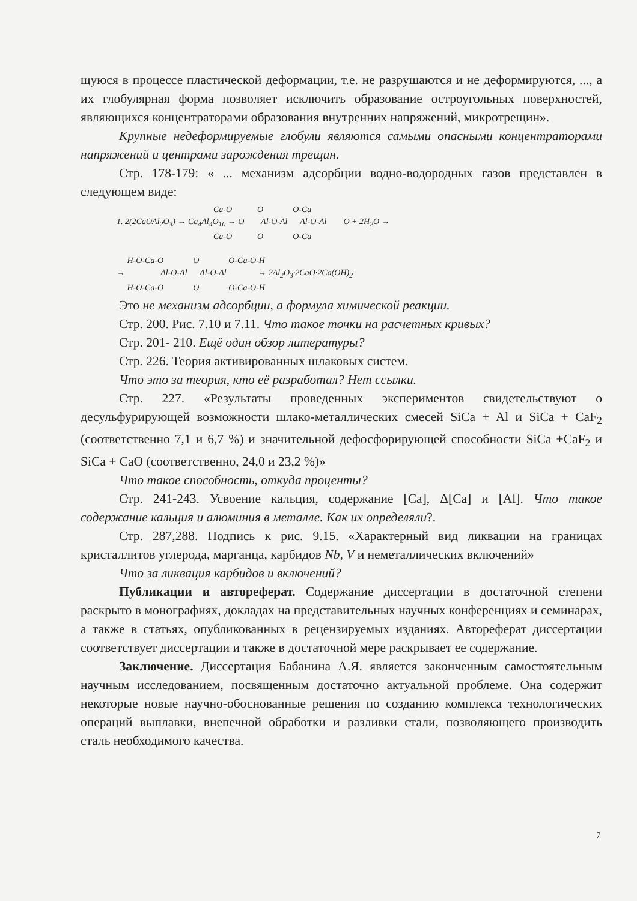щуюся в процессе пластической деформации, т.е. не разрушаются и не деформируются, ..., а их глобулярная форма позволяет исключить образование остроугольных поверхностей, являющихся концентраторами образования внутренних напряжений, микротрещин».
Крупные недеформируемые глобули являются самыми опасными концентраторами напряжений и центрами зарождения трещин.
Стр. 178-179: « ... механизм адсорбции водно-водородных газов представлен в следующем виде:
Ca-O O O-Ca 1. 2(2CaOAl<sub>2</sub>O<sub>3</sub>) → Ca<sub>4</sub>Al<sub>4</sub>O<sub>10</sub> → O Al-O-Al Al-O-Al O + 2H<sub>2</sub>O → Ca-O O O-Ca H-O-Ca-O O O-Ca-O-H → Al-O-Al Al-O-Al → 2Al<sub>2</sub>O<sub>3</sub>·2CaO·2Ca(OH)<sub>2</sub> H-O-Ca-O O O-Ca-O-H
Это не механизм адсорбции, а формула химической реакции.
Стр. 200. Рис. 7.10 и 7.11. Что такое точки на расчетных кривых?
Стр. 201- 210. Ещё один обзор литературы?
Стр. 226. Теория активированных шлаковых систем.
Что это за теория, кто её разработал? Нет ссылки.
Стр. 227. «Результаты проведенных экспериментов свидетельствуют о десульфурирующей возможности шлако-металлических смесей SiCa + Al и SiCa + CaF<sub>2</sub> (соответственно 7,1 и 6,7 %) и значительной дефосфорирующей способности SiCa +CaF<sub>2</sub> и SiCa + CaO (соответственно, 24,0 и 23,2 %)»
Что такое способность, откуда проценты?
Стр. 241-243. Усвоение кальция, содержание [Ca], Δ[Ca] и [Al]. Что такое содержание кальция и алюминия в металле. Как их определяли?.
Стр. 287,288. Подпись к рис. 9.15. «Характерный вид ликвации на границах кристаллитов углерода, марганца, карбидов Nb, V и неметаллических включений»
Что за ликвация карбидов и включений?
Публикации и автореферат. Содержание диссертации в достаточной степени раскрыто в монографиях, докладах на представительных научных конференциях и семинарах, а также в статьях, опубликованных в рецензируемых изданиях. Автореферат диссертации соответствует диссертации и также в достаточной мере раскрывает ее содержание.
Заключение. Диссертация Бабанина А.Я. является законченным самостоятельным научным исследованием, посвященным достаточно актуальной проблеме. Она содержит некоторые новые научно-обоснованные решения по созданию комплекса технологических операций выплавки, внепечной обработки и разливки стали, позволяющего производить сталь необходимого качества.
7